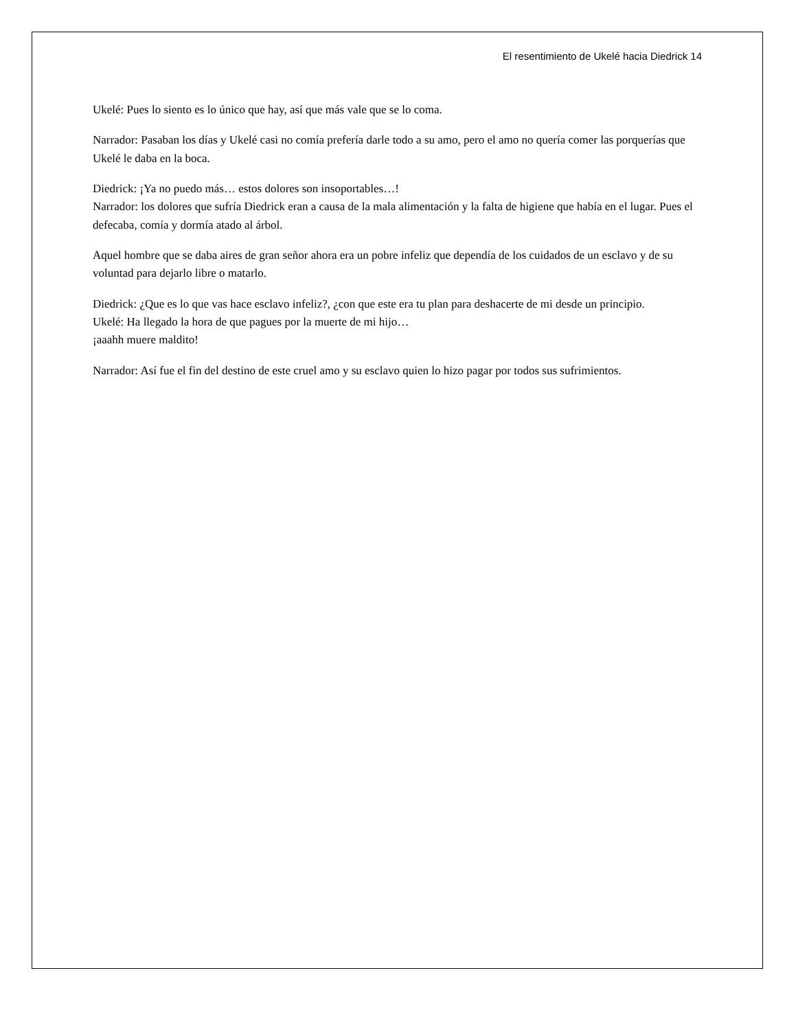El resentimiento de Ukelé hacia Diedrick 14
Ukelé: Pues lo siento es lo único que hay, así que más vale que se lo coma.
Narrador: Pasaban los días y Ukelé casi no comía prefería darle todo a su amo, pero el amo no quería comer las porquerías que Ukelé le daba en la boca.
Diedrick: ¡Ya no puedo más… estos dolores son insoportables…!
Narrador: los dolores que sufría Diedrick eran a causa de la mala alimentación y la falta de higiene que había en el lugar. Pues el defecaba, comía y dormía atado al árbol.
Aquel hombre que se daba aires de gran señor ahora era un pobre infeliz que dependía de los cuidados de un esclavo y de su voluntad para dejarlo libre o matarlo.
Diedrick: ¿Que es lo que vas hace esclavo infeliz?, ¿con que este era tu plan para deshacerte de mi desde un principio.
Ukelé: Ha llegado la hora de que pagues por la muerte de mi hijo…
¡aaahh muere maldito!
Narrador: Así fue el fin del destino de este cruel amo y su esclavo quien lo hizo pagar por todos sus sufrimientos.